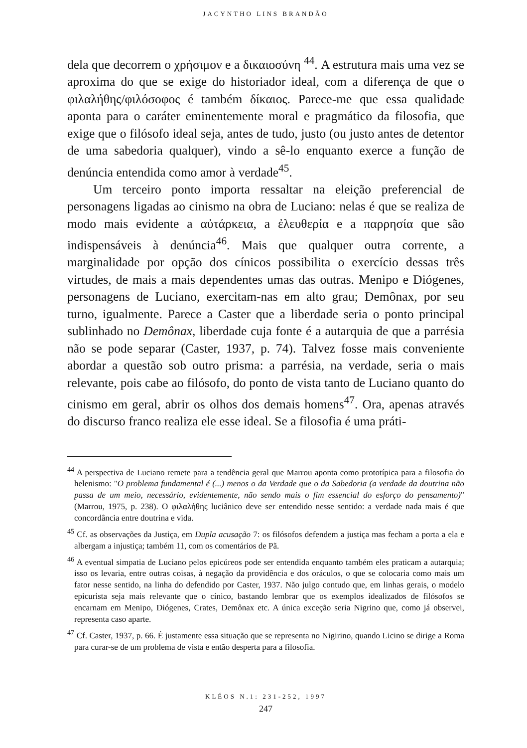JACYNTHO LINS BRANDÃO
dela que decorrem o χρήσιμον e a δικαιοσύνη <sup>44</sup>. A estrutura mais uma vez se aproxima do que se exige do historiador ideal, com a diferença de que o φιλαλήθης/φιλόσοφος é também δίκαιος. Parece-me que essa qualidade aponta para o caráter eminentemente moral e pragmático da filosofia, que exige que o filósofo ideal seja, antes de tudo, justo (ou justo antes de detentor de uma sabedoria qualquer), vindo a sê-lo enquanto exerce a função de denúncia entendida como amor à verdade<sup>45</sup>.
Um terceiro ponto importa ressaltar na eleição preferencial de personagens ligadas ao cinismo na obra de Luciano: nelas é que se realiza de modo mais evidente a αὐτάρκεια, a ἐλευθερία e a παρρησία que são indispensáveis à denúncia<sup>46</sup>. Mais que qualquer outra corrente, a marginalidade por opção dos cínicos possibilita o exercício dessas três virtudes, de mais a mais dependentes umas das outras. Menipo e Diógenes, personagens de Luciano, exercitam-nas em alto grau; Demônax, por seu turno, igualmente. Parece a Caster que a liberdade seria o ponto principal sublinhado no Demônax, liberdade cuja fonte é a autarquia de que a parrésia não se pode separar (Caster, 1937, p. 74). Talvez fosse mais conveniente abordar a questão sob outro prisma: a parrésia, na verdade, seria o mais relevante, pois cabe ao filósofo, do ponto de vista tanto de Luciano quanto do cinismo em geral, abrir os olhos dos demais homens<sup>47</sup>. Ora, apenas através do discurso franco realiza ele esse ideal. Se a filosofia é uma práti-
<sup>44</sup> A perspectiva de Luciano remete para a tendência geral que Marrou aponta como prototípica para a filosofia do helenismo: "O problema fundamental é (...) menos o da Verdade que o da Sabedoria (a verdade da doutrina não passa de um meio, necessário, evidentemente, não sendo mais o fim essencial do esforço do pensamento)" (Marrou, 1975, p. 238). O φιλαλήθης luciânico deve ser entendido nesse sentido: a verdade nada mais é que concordância entre doutrina e vida.
<sup>45</sup> Cf. as observações da Justiça, em Dupla acusação 7: os filósofos defendem a justiça mas fecham a porta a ela e albergam a injustiça; também 11, com os comentários de Pã.
<sup>46</sup> A eventual simpatia de Luciano pelos epicúreos pode ser entendida enquanto também eles praticam a autarquia; isso os levaria, entre outras coisas, à negação da providência e dos oráculos, o que se colocaria como mais um fator nesse sentido, na linha do defendido por Caster, 1937. Não julgo contudo que, em linhas gerais, o modelo epicurista seja mais relevante que o cínico, bastando lembrar que os exemplos idealizados de filósofos se encarnam em Menipo, Diógenes, Crates, Demônax etc. A única exceção seria Nigrino que, como já observei, representa caso aparte.
<sup>47</sup> Cf. Caster, 1937, p. 66. É justamente essa situação que se representa no Nigirino, quando Licino se dirige a Roma para curar-se de um problema de vista e então desperta para a filosofia.
KLÉOS N.1: 231-252, 1997
247